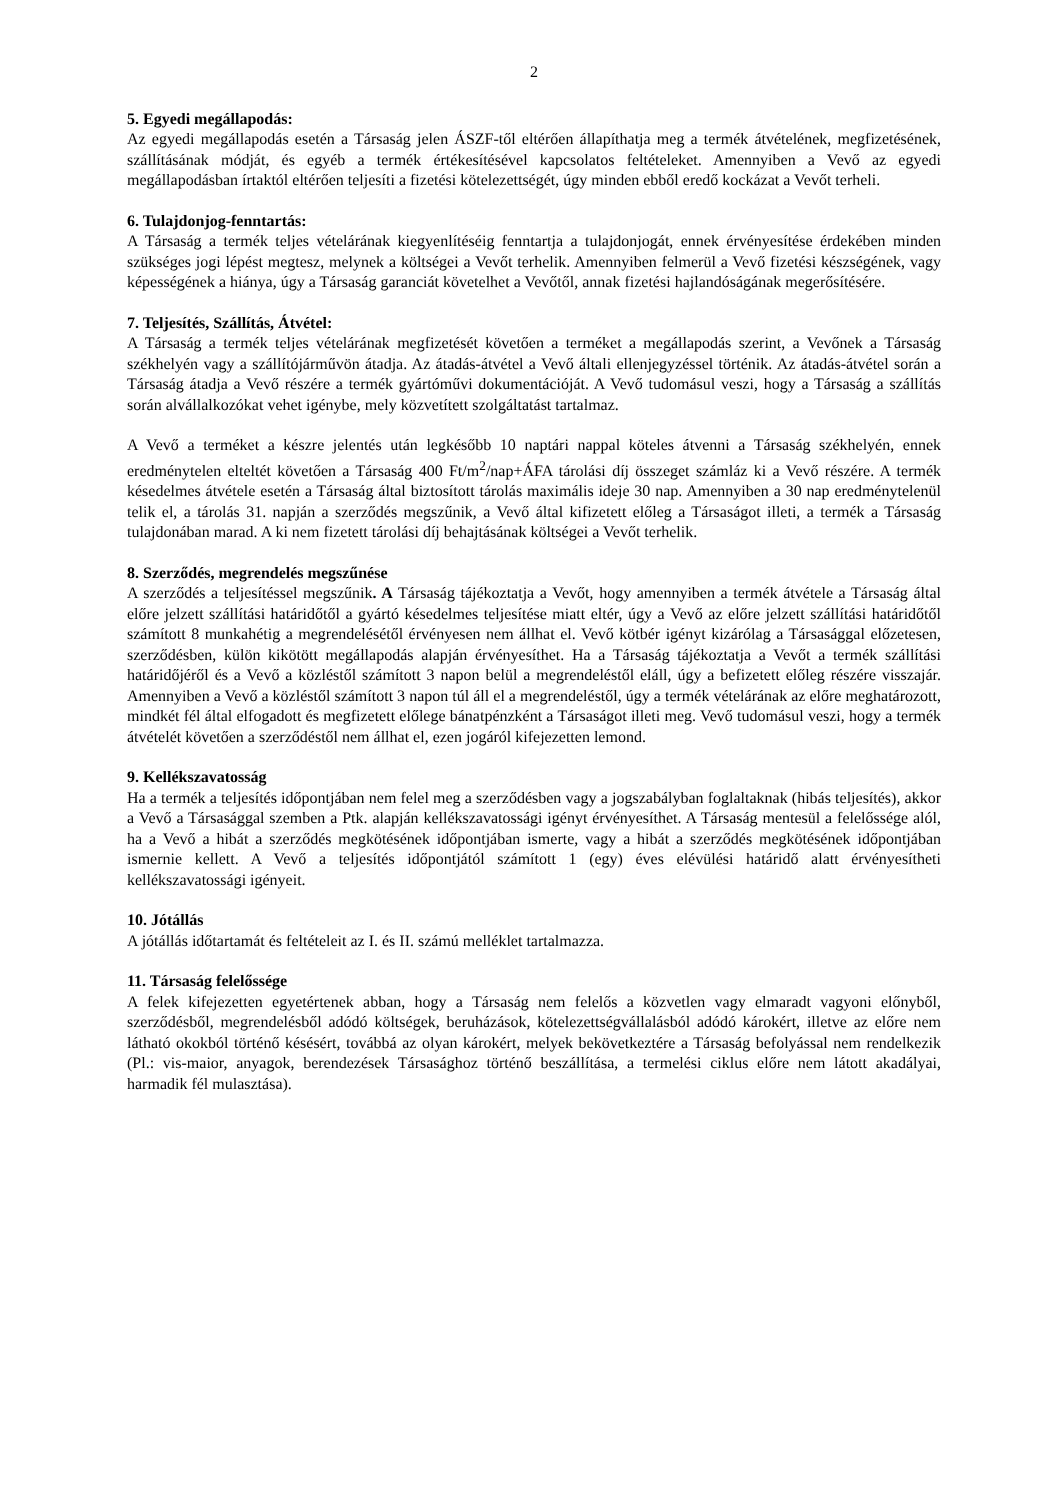2
5. Egyedi megállapodás:
Az egyedi megállapodás esetén a Társaság jelen ÁSZF-től eltérően állapíthatja meg a termék átvételének, megfizetésének, szállításának módját, és egyéb a termék értékesítésével kapcsolatos feltételeket. Amennyiben a Vevő az egyedi megállapodásban írtaktól eltérően teljesíti a fizetési kötelezettségét, úgy minden ebből eredő kockázat a Vevőt terheli.
6. Tulajdonjog-fenntartás:
A Társaság a termék teljes vételárának kiegyenlítéséig fenntartja a tulajdonjogát, ennek érvényesítése érdekében minden szükséges jogi lépést megtesz, melynek a költségei a Vevőt terhelik. Amennyiben felmerül a Vevő fizetési készségének, vagy képességének a hiánya, úgy a Társaság garanciát követelhet a Vevőtől, annak fizetési hajlandóságának megerősítésére.
7. Teljesítés, Szállítás, Átvétel:
A Társaság a termék teljes vételárának megfizetését követően a terméket a megállapodás szerint, a Vevőnek a Társaság székhelyén vagy a szállítójárművön átadja. Az átadás-átvétel a Vevő általi ellenjegyzéssel történik. Az átadás-átvétel során a Társaság átadja a Vevő részére a termék gyártóművi dokumentációját. A Vevő tudomásul veszi, hogy a Társaság a szállítás során alvállalkozókat vehet igénybe, mely közvetített szolgáltatást tartalmaz.
A Vevő a terméket a készre jelentés után legkésőbb 10 naptári nappal köteles átvenni a Társaság székhelyén, ennek eredménytelen elteltét követően a Társaság 400 Ft/m<sup>2</sup>/nap+ÁFA tárolási díj összeget számláz ki a Vevő részére. A termék késedelmes átvétele esetén a Társaság által biztosított tárolás maximális ideje 30 nap. Amennyiben a 30 nap eredménytelenül telik el, a tárolás 31. napján a szerződés megszűnik, a Vevő által kifizetett előleg a Társaságot illeti, a termék a Társaság tulajdonában marad. A ki nem fizetett tárolási díj behajtásának költségei a Vevőt terhelik.
8. Szerződés, megrendelés megszűnése
A szerződés a teljesítéssel megszűnik. A Társaság tájékoztatja a Vevőt, hogy amennyiben a termék átvétele a Társaság által előre jelzett szállítási határidőtől a gyártó késedelmes teljesítése miatt eltér, úgy a Vevő az előre jelzett szállítási határidőtől számított 8 munkahétig a megrendelésétől érvényesen nem állhat el. Vevő kötbér igényt kizárólag a Társasággal előzetesen, szerződésben, külön kikötött megállapodás alapján érvényesíthet. Ha a Társaság tájékoztatja a Vevőt a termék szállítási határidőjéről és a Vevő a közléstől számított 3 napon belül a megrendeléstől eláll, úgy a befizetett előleg részére visszajár. Amennyiben a Vevő a közléstől számított 3 napon túl áll el a megrendeléstől, úgy a termék vételárának az előre meghatározott, mindkét fél által elfogadott és megfizetett előlege bánatpénzként a Társaságot illeti meg. Vevő tudomásul veszi, hogy a termék átvételét követően a szerződéstől nem állhat el, ezen jogáról kifejezetten lemond.
9. Kellékszavatosság
Ha a termék a teljesítés időpontjában nem felel meg a szerződésben vagy a jogszabályban foglaltaknak (hibás teljesítés), akkor a Vevő a Társasággal szemben a Ptk. alapján kellékszavatossági igényt érvényesíthet. A Társaság mentesül a felelőssége alól, ha a Vevő a hibát a szerződés megkötésének időpontjában ismerte, vagy a hibát a szerződés megkötésének időpontjában ismernie kellett. A Vevő a teljesítés időpontjától számított 1 (egy) éves elévülési határidő alatt érvényesítheti kellékszavatossági igényeit.
10. Jótállás
A jótállás időtartamát és feltételeit az I. és II. számú melléklet tartalmazza.
11. Társaság felelőssége
A felek kifejezetten egyetértenek abban, hogy a Társaság nem felelős a közvetlen vagy elmaradt vagyoni előnyből, szerződésből, megrendelésből adódó költségek, beruházások, kötelezettségvállalásból adódó károkért, illetve az előre nem látható okokból történő késésért, továbbá az olyan károkért, melyek bekövetkeztére a Társaság befolyással nem rendelkezik (Pl.: vis-maior, anyagok, berendezések Társasághoz történő beszállítása, a termelési ciklus előre nem látott akadályai, harmadik fél mulasztása).